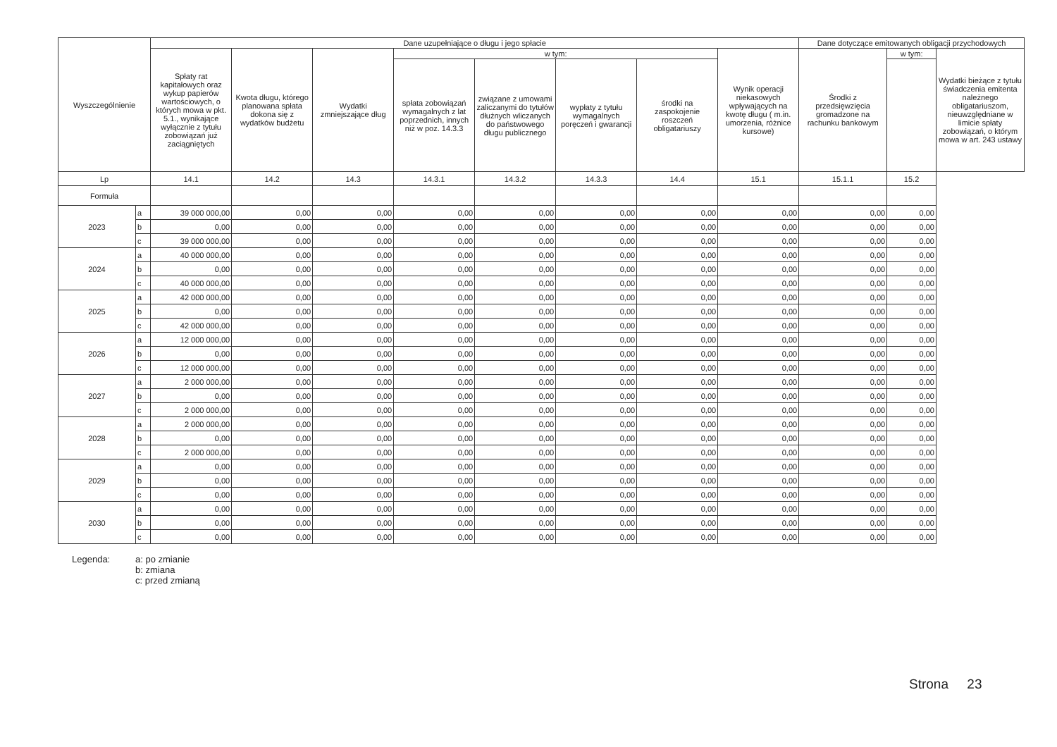| Wyszczególnienie | | Dane uzupełniające o długu i jego spłacie | | | | | | | | Dane dotyczące emitowanych obligacji przychodowych | | |
| --- | --- | --- | --- | --- | --- | --- | --- | --- | --- | --- | --- | --- |
| | | Spłaty rat kapitałowych oraz wykup papierów wartościowych, o których mowa w pkt. 5.1., wynikające wyłącznie z tytułu zobowiązań już zaciągniętych | Kwota długu, którego planowana spłata dokona się z wydatków budżetu | Wydatki zmniejszające dług | w tym: | | | | Wynik operacji niekasowych wpływających na kwotę długu ( m.in. umorzenia, różnice kursowe) | Środki z przedsięwzięcia gromadzone na rachunku bankowym | w tym: | Wydatki bieżące z tytułu świadczenia emitenta należnego obligatariuszom, nieuwzględniane w limicie spłaty zobowiązań, o którym mowa w art. 243 ustawy |
| | | | | | spłata zobowiązań wymagalnych z lat poprzednich, innych niż w poz. 14.3.3 | związane z umowami zaliczanymi do tytułów dłużnych wliczanych do państwowego długu publicznego | wypłaty z tytułu wymagalnych poręczeń i gwarancji | środki na zaspokojenie roszczeń obligatariuszy | | | | |
| Lp | | 14.1 | 14.2 | 14.3 | 14.3.1 | 14.3.2 | 14.3.3 | 14.4 | 15.1 | 15.1.1 | 15.2 | |
| Formuła | | | | | | | | | | | | |
| 2023 | a | 39 000 000,00 | 0,00 | 0,00 | 0,00 | 0,00 | 0,00 | 0,00 | 0,00 | 0,00 | 0,00 | |
| | b | 0,00 | 0,00 | 0,00 | 0,00 | 0,00 | 0,00 | 0,00 | 0,00 | 0,00 | 0,00 | |
| | c | 39 000 000,00 | 0,00 | 0,00 | 0,00 | 0,00 | 0,00 | 0,00 | 0,00 | 0,00 | 0,00 | |
| 2024 | a | 40 000 000,00 | 0,00 | 0,00 | 0,00 | 0,00 | 0,00 | 0,00 | 0,00 | 0,00 | 0,00 | |
| | b | 0,00 | 0,00 | 0,00 | 0,00 | 0,00 | 0,00 | 0,00 | 0,00 | 0,00 | 0,00 | |
| | c | 40 000 000,00 | 0,00 | 0,00 | 0,00 | 0,00 | 0,00 | 0,00 | 0,00 | 0,00 | 0,00 | |
| 2025 | a | 42 000 000,00 | 0,00 | 0,00 | 0,00 | 0,00 | 0,00 | 0,00 | 0,00 | 0,00 | 0,00 | |
| | b | 0,00 | 0,00 | 0,00 | 0,00 | 0,00 | 0,00 | 0,00 | 0,00 | 0,00 | 0,00 | |
| | c | 42 000 000,00 | 0,00 | 0,00 | 0,00 | 0,00 | 0,00 | 0,00 | 0,00 | 0,00 | 0,00 | |
| 2026 | a | 12 000 000,00 | 0,00 | 0,00 | 0,00 | 0,00 | 0,00 | 0,00 | 0,00 | 0,00 | 0,00 | |
| | b | 0,00 | 0,00 | 0,00 | 0,00 | 0,00 | 0,00 | 0,00 | 0,00 | 0,00 | 0,00 | |
| | c | 12 000 000,00 | 0,00 | 0,00 | 0,00 | 0,00 | 0,00 | 0,00 | 0,00 | 0,00 | 0,00 | |
| 2027 | a | 2 000 000,00 | 0,00 | 0,00 | 0,00 | 0,00 | 0,00 | 0,00 | 0,00 | 0,00 | 0,00 | |
| | b | 0,00 | 0,00 | 0,00 | 0,00 | 0,00 | 0,00 | 0,00 | 0,00 | 0,00 | 0,00 | |
| | c | 2 000 000,00 | 0,00 | 0,00 | 0,00 | 0,00 | 0,00 | 0,00 | 0,00 | 0,00 | 0,00 | |
| 2028 | a | 2 000 000,00 | 0,00 | 0,00 | 0,00 | 0,00 | 0,00 | 0,00 | 0,00 | 0,00 | 0,00 | |
| | b | 0,00 | 0,00 | 0,00 | 0,00 | 0,00 | 0,00 | 0,00 | 0,00 | 0,00 | 0,00 | |
| | c | 2 000 000,00 | 0,00 | 0,00 | 0,00 | 0,00 | 0,00 | 0,00 | 0,00 | 0,00 | 0,00 | |
| 2029 | a | 0,00 | 0,00 | 0,00 | 0,00 | 0,00 | 0,00 | 0,00 | 0,00 | 0,00 | 0,00 | |
| | b | 0,00 | 0,00 | 0,00 | 0,00 | 0,00 | 0,00 | 0,00 | 0,00 | 0,00 | 0,00 | |
| | c | 0,00 | 0,00 | 0,00 | 0,00 | 0,00 | 0,00 | 0,00 | 0,00 | 0,00 | 0,00 | |
| 2030 | a | 0,00 | 0,00 | 0,00 | 0,00 | 0,00 | 0,00 | 0,00 | 0,00 | 0,00 | 0,00 | |
| | b | 0,00 | 0,00 | 0,00 | 0,00 | 0,00 | 0,00 | 0,00 | 0,00 | 0,00 | 0,00 | |
| | c | 0,00 | 0,00 | 0,00 | 0,00 | 0,00 | 0,00 | 0,00 | 0,00 | 0,00 | 0,00 | |
Legenda: a: po zmianie
b: zmiana
c: przed zmianą
Strona 23